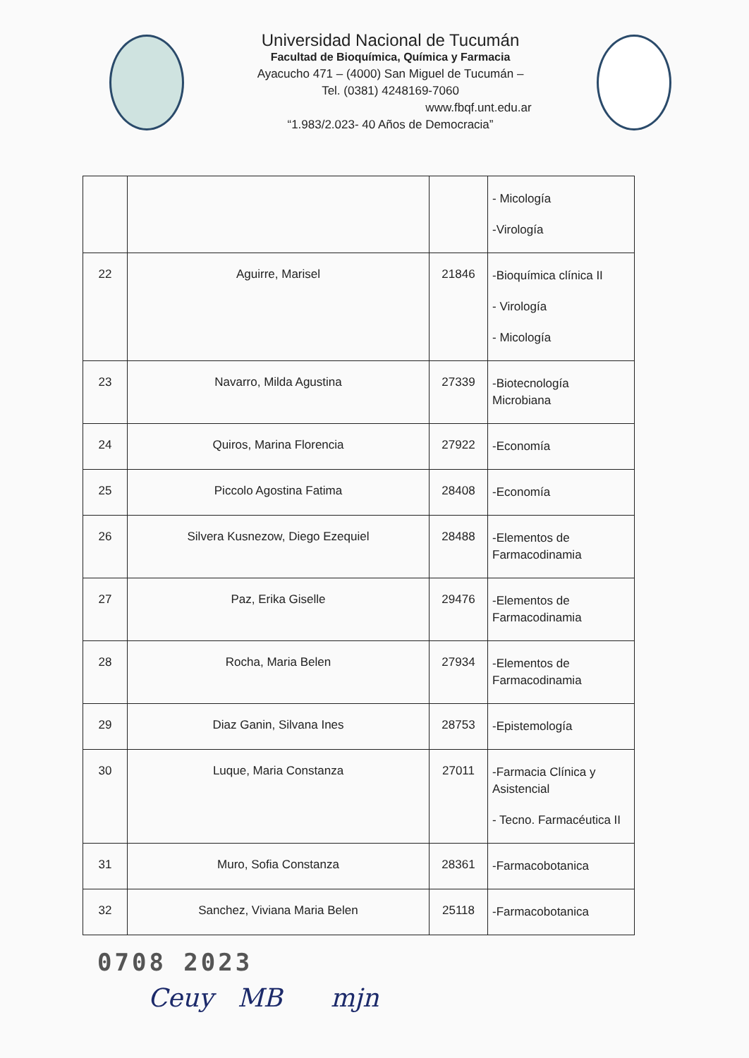Universidad Nacional de Tucumán
Facultad de Bioquímica, Química y Farmacia
Ayacucho 471 – (4000) San Miguel de Tucumán –
Tel. (0381) 4248169-7060
www.fbqf.unt.edu.ar
“1.983/2.023- 40 Años de Democracia”
| | | | - Micología -Virología |
| 22 | Aguirre, Marisel | 21846 | -Bioquímica clínica II - Virología - Micología |
| 23 | Navarro, Milda Agustina | 27339 | -Biotecnología Microbiana |
| 24 | Quiros, Marina Florencia | 27922 | -Economía |
| 25 | Piccolo Agostina Fatima | 28408 | -Economía |
| 26 | Silvera Kusnezow, Diego Ezequiel | 28488 | -Elementos de Farmacodinamia |
| 27 | Paz, Erika Giselle | 29476 | -Elementos de Farmacodinamia |
| 28 | Rocha, Maria Belen | 27934 | -Elementos de Farmacodinamia |
| 29 | Diaz Ganin, Silvana Ines | 28753 | -Epistemología |
| 30 | Luque, Maria Constanza | 27011 | -Farmacia Clínica y Asistencial - Tecno. Farmacéutica II |
| 31 | Muro, Sofia Constanza | 28361 | -Farmacobotanica |
| 32 | Sanchez, Viviana Maria Belen | 25118 | -Farmacobotanica |
0708 2023
Ceuy MB mjn